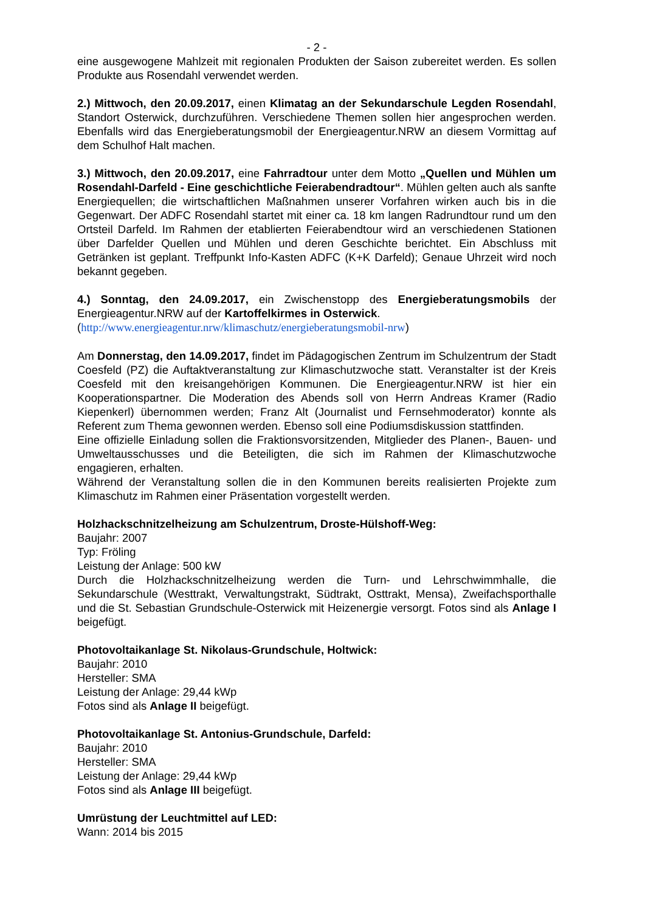- 2 -
eine ausgewogene Mahlzeit mit regionalen Produkten der Saison zubereitet werden. Es sollen Produkte aus Rosendahl verwendet werden.
2.) Mittwoch, den 20.09.2017, einen Klimatag an der Sekundarschule Legden Rosendahl, Standort Osterwick, durchzuführen. Verschiedene Themen sollen hier angesprochen werden. Ebenfalls wird das Energieberatungsmobil der Energieagentur.NRW an diesem Vormittag auf dem Schulhof Halt machen.
3.) Mittwoch, den 20.09.2017, eine Fahrradtour unter dem Motto „Quellen und Mühlen um Rosendahl-Darfeld - Eine geschichtliche Feierabendradtour“. Mühlen gelten auch als sanfte Energiequellen; die wirtschaftlichen Maßnahmen unserer Vorfahren wirken auch bis in die Gegenwart. Der ADFC Rosendahl startet mit einer ca. 18 km langen Radrundtour rund um den Ortsteil Darfeld. Im Rahmen der etablierten Feierabendtour wird an verschiedenen Stationen über Darfelder Quellen und Mühlen und deren Geschichte berichtet. Ein Abschluss mit Getränken ist geplant. Treffpunkt Info-Kasten ADFC (K+K Darfeld); Genaue Uhrzeit wird noch bekannt gegeben.
4.) Sonntag, den 24.09.2017, ein Zwischenstopp des Energieberatungsmobils der Energieagentur.NRW auf der Kartoffelkirmes in Osterwick.
(http://www.energieagentur.nrw/klimaschutz/energieberatungsmobil-nrw)
Am Donnerstag, den 14.09.2017, findet im Pädagogischen Zentrum im Schulzentrum der Stadt Coesfeld (PZ) die Auftaktveranstaltung zur Klimaschutzwoche statt. Veranstalter ist der Kreis Coesfeld mit den kreisangehörigen Kommunen. Die Energieagentur.NRW ist hier ein Kooperationspartner. Die Moderation des Abends soll von Herrn Andreas Kramer (Radio Kiepenkerl) übernommen werden; Franz Alt (Journalist und Fernsehmoderator) konnte als Referent zum Thema gewonnen werden. Ebenso soll eine Podiumsdiskussion stattfinden.
Eine offizielle Einladung sollen die Fraktionsvorsitzenden, Mitglieder des Planen-, Bauen- und Umweltausschusses und die Beteiligten, die sich im Rahmen der Klimaschutzwoche engagieren, erhalten.
Während der Veranstaltung sollen die in den Kommunen bereits realisierten Projekte zum Klimaschutz im Rahmen einer Präsentation vorgestellt werden.
Holzhackschnitzelheizung am Schulzentrum, Droste-Hülshoff-Weg:
Baujahr: 2007
Typ: Fröling
Leistung der Anlage: 500 kW
Durch die Holzhackschnitzelheizung werden die Turn- und Lehrschwimmhalle, die Sekundarschule (Westtrakt, Verwaltungstrakt, Südtrakt, Osttrakt, Mensa), Zweifachsporthalle und die St. Sebastian Grundschule-Osterwick mit Heizenergie versorgt. Fotos sind als Anlage I beigefügt.
Photovoltaikanlage St. Nikolaus-Grundschule, Holtwick:
Baujahr: 2010
Hersteller: SMA
Leistung der Anlage: 29,44 kWp
Fotos sind als Anlage II beigefügt.
Photovoltaikanlage St. Antonius-Grundschule, Darfeld:
Baujahr: 2010
Hersteller: SMA
Leistung der Anlage: 29,44 kWp
Fotos sind als Anlage III beigefügt.
Umrüstung der Leuchtmittel auf LED:
Wann: 2014 bis 2015